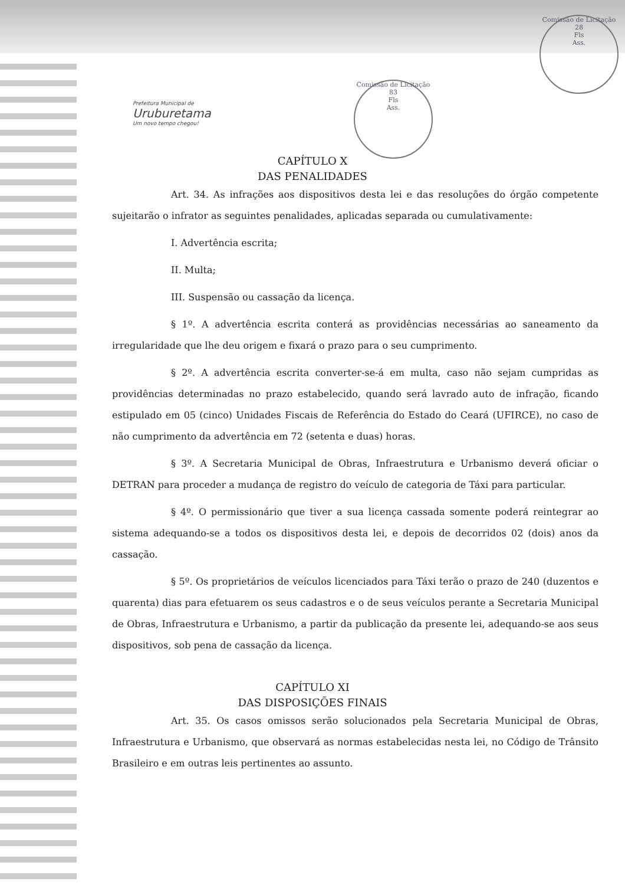Prefeitura Municipal de
Uruburetama
Um novo tempo chegou!
Comissão de Licitação
83
Fls
Ass.
Comissão de Licitação
28
Fls
Ass.
CAPÍTULO X
DAS PENALIDADES
Art. 34. As infrações aos dispositivos desta lei e das resoluções do órgão competente sujeitarão o infrator as seguintes penalidades, aplicadas separada ou cumulativamente:
I. Advertência escrita;
II. Multa;
III. Suspensão ou cassação da licença.
§ 1º. A advertência escrita conterá as providências necessárias ao saneamento da irregularidade que lhe deu origem e fixará o prazo para o seu cumprimento.
§ 2º. A advertência escrita converter-se-á em multa, caso não sejam cumpridas as providências determinadas no prazo estabelecido, quando será lavrado auto de infração, ficando estipulado em 05 (cinco) Unidades Fiscais de Referência do Estado do Ceará (UFIRCE), no caso de não cumprimento da advertência em 72 (setenta e duas) horas.
§ 3º. A Secretaria Municipal de Obras, Infraestrutura e Urbanismo deverá oficiar o DETRAN para proceder a mudança de registro do veículo de categoria de Táxi para particular.
§ 4º. O permissionário que tiver a sua licença cassada somente poderá reintegrar ao sistema adequando-se a todos os dispositivos desta lei, e depois de decorridos 02 (dois) anos da cassação.
§ 5º. Os proprietários de veículos licenciados para Táxi terão o prazo de 240 (duzentos e quarenta) dias para efetuarem os seus cadastros e o de seus veículos perante a Secretaria Municipal de Obras, Infraestrutura e Urbanismo, a partir da publicação da presente lei, adequando-se aos seus dispositivos, sob pena de cassação da licença.
CAPÍTULO XI
DAS DISPOSIÇÕES FINAIS
Art. 35. Os casos omissos serão solucionados pela Secretaria Municipal de Obras, Infraestrutura e Urbanismo, que observará as normas estabelecidas nesta lei, no Código de Trânsito Brasileiro e em outras leis pertinentes ao assunto.